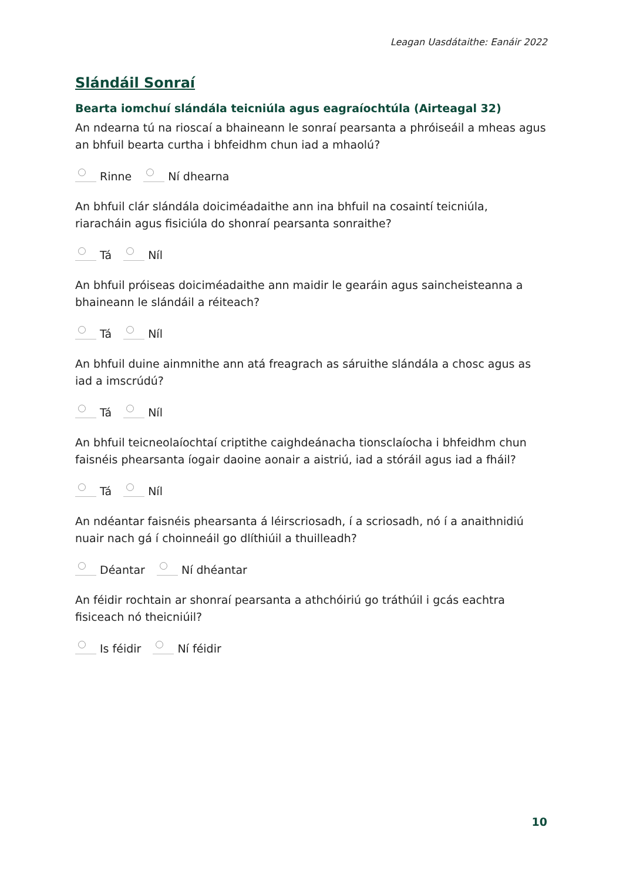Leagan Uasdátaithe: Eanáir 2022
Slándáil Sonraí
Bearta iomchuí slándála teicniúla agus eagraíochtúla (Airteagal 32)
An ndearna tú na rioscaí a bhaineann le sonraí pearsanta a phróiseáil a mheas agus an bhfuil bearta curtha i bhfeidhm chun iad a mhaolú?
Rinne Ní dhearna
An bhfuil clár slándála doiciméadaithe ann ina bhfuil na cosaintí teicniúla, riaracháin agus fisiciúla do shonraí pearsanta sonraithe?
Tá Níl
An bhfuil próiseas doiciméadaithe ann maidir le gearáin agus saincheisteanna a bhaineann le slándáil a réiteach?
Tá Níl
An bhfuil duine ainmnithe ann atá freagrach as sáruithe slándála a chosc agus as iad a imscrúdú?
Tá Níl
An bhfuil teicneolaíochtaí criptithe caighdeánacha tionsclaíocha i bhfeidhm chun faisnéis phearsanta íogair daoine aonair a aistriú, iad a stóráil agus iad a fháil?
Tá Níl
An ndéantar faisnéis phearsanta á léirscriosadh, í a scriosadh, nó í a anaithnidiú nuair nach gá í choinneáil go dlíthiúil a thuilleadh?
Déantar Ní dhéantar
An féidir rochtain ar shonraí pearsanta a athchóiriú go tráthúil i gcás eachtra fisiceach nó theicniúil?
Is féidir Ní féidir
10